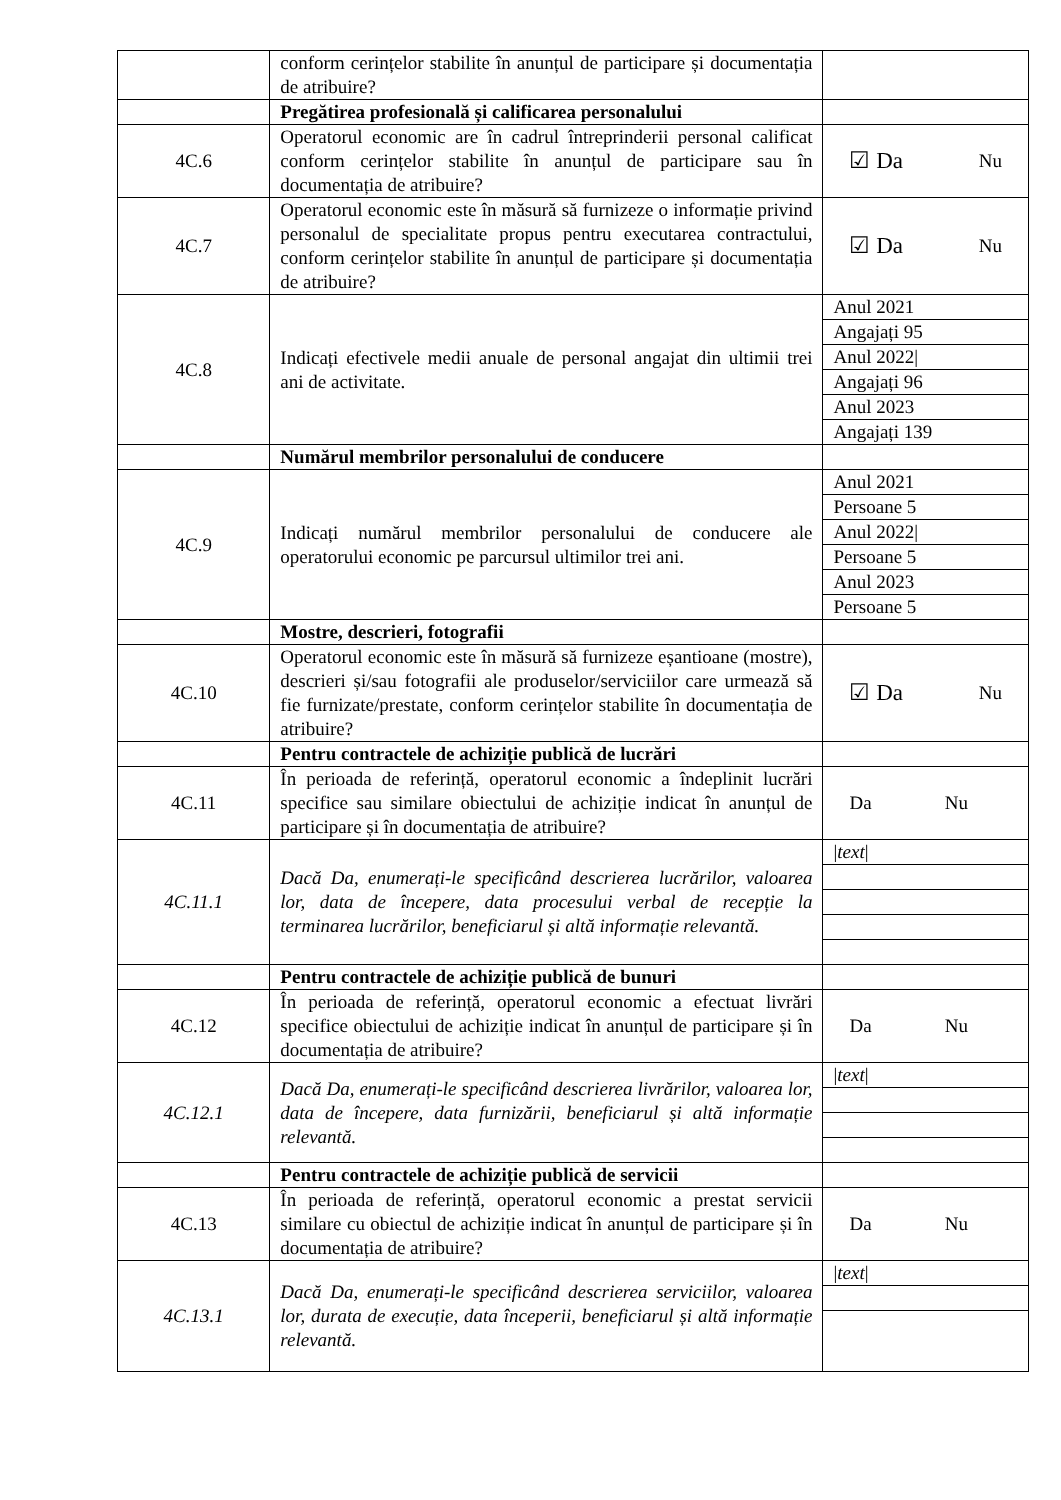| | conform cerințelor stabilite în anunțul de participare și documentația de atribuire? | |
| | Pregătirea profesională și calificarea personalului | |
| 4C.6 | Operatorul economic are în cadrul întreprinderii personal calificat conform cerințelor stabilite în anunțul de participare sau în documentația de atribuire? | ☑ Da Nu |
| 4C.7 | Operatorul economic este în măsură să furnizeze o informație privind personalul de specialitate propus pentru executarea contractului, conform cerințelor stabilite în anunțul de participare și documentația de atribuire? | ☑ Da Nu |
| 4C.8 | Indicați efectivele medii anuale de personal angajat din ultimii trei ani de activitate. | / Anul 2021 / / Angajați 95 / / Anul 2022/ / / Angajați 96 / / Anul 2023 / / Angajați 139 / |
| | Numărul membrilor personalului de conducere | |
| 4C.9 | Indicați numărul membrilor personalului de conducere ale operatorului economic pe parcursul ultimilor trei ani. | / Anul 2021 / / Persoane 5 / / Anul 2022/ / / Persoane 5 / / Anul 2023 / / Persoane 5 / |
| | Mostre, descrieri, fotografii | |
| 4C.10 | Operatorul economic este în măsură să furnizeze eșantioane (mostre), descrieri și/sau fotografii ale produselor/serviciilor care urmează să fie furnizate/prestate, conform cerințelor stabilite în documentația de atribuire? | ☑ Da Nu |
| | Pentru contractele de achiziție publică de lucrări | |
| 4C.11 | În perioada de referință, operatorul economic a îndeplinit lucrări specifice sau similare obiectului de achiziție indicat în anunțul de participare și în documentația de atribuire? | Da Nu |
| 4C.11.1 | Dacă Da, enumerați-le specificând descrierea lucrărilor, valoarea lor, data de începere, data procesului verbal de recepție la terminarea lucrărilor, beneficiarul și altă informație relevantă. | / / text / / |
| | Pentru contractele de achiziție publică de bunuri | |
| 4C.12 | În perioada de referință, operatorul economic a efectuat livrări specifice obiectului de achiziție indicat în anunțul de participare și în documentația de atribuire? | Da Nu |
| 4C.12.1 | Dacă Da, enumerați-le specificând descrierea livrărilor, valoarea lor, data de începere, data furnizării, beneficiarul și altă informație relevantă. | / / text / / |
| | Pentru contractele de achiziție publică de servicii | |
| 4C.13 | În perioada de referință, operatorul economic a prestat servicii similare cu obiectul de achiziție indicat în anunțul de participare și în documentația de atribuire? | Da Nu |
| 4C.13.1 | Dacă Da, enumerați-le specificând descrierea serviciilor, valoarea lor, durata de execuție, data începerii, beneficiarul și altă informație relevantă. | / / text / / |